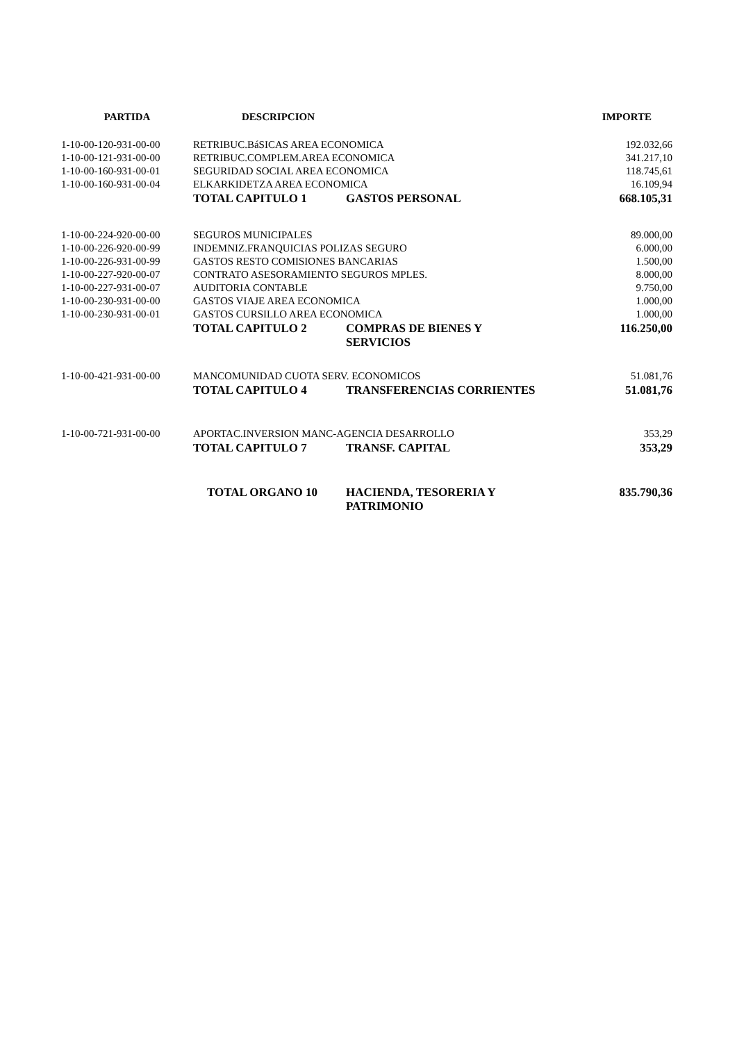| PARTIDA | DESCRIPCION | | IMPORTE |
| --- | --- | --- | --- |
| 1-10-00-120-931-00-00 | RETRIBUC.BáSICAS AREA ECONOMICA | | 192.032,66 |
| 1-10-00-121-931-00-00 | RETRIBUC.COMPLEM.AREA ECONOMICA | | 341.217,10 |
| 1-10-00-160-931-00-01 | SEGURIDAD SOCIAL AREA ECONOMICA | | 118.745,61 |
| 1-10-00-160-931-00-04 | ELKARKIDETZA AREA ECONOMICA | | 16.109,94 |
| | TOTAL CAPITULO 1 | GASTOS PERSONAL | 668.105,31 |
| 1-10-00-224-920-00-00 | SEGUROS MUNICIPALES | | 89.000,00 |
| 1-10-00-226-920-00-99 | INDEMNIZ.FRANQUICIAS POLIZAS SEGURO | | 6.000,00 |
| 1-10-00-226-931-00-99 | GASTOS RESTO COMISIONES BANCARIAS | | 1.500,00 |
| 1-10-00-227-920-00-07 | CONTRATO ASESORAMIENTO SEGUROS MPLES. | | 8.000,00 |
| 1-10-00-227-931-00-07 | AUDITORIA CONTABLE | | 9.750,00 |
| 1-10-00-230-931-00-00 | GASTOS VIAJE AREA ECONOMICA | | 1.000,00 |
| 1-10-00-230-931-00-01 | GASTOS CURSILLO AREA ECONOMICA | | 1.000,00 |
| | TOTAL CAPITULO 2 | COMPRAS DE BIENES Y SERVICIOS | 116.250,00 |
| 1-10-00-421-931-00-00 | MANCOMUNIDAD CUOTA SERV. ECONOMICOS | | 51.081,76 |
| | TOTAL CAPITULO 4 | TRANSFERENCIAS CORRIENTES | 51.081,76 |
| 1-10-00-721-931-00-00 | APORTAC.INVERSION MANC-AGENCIA DESARROLLO | | 353,29 |
| | TOTAL CAPITULO 7 | TRANSF. CAPITAL | 353,29 |
| | TOTAL ORGANO 10 | HACIENDA, TESORERIA Y PATRIMONIO | 835.790,36 |